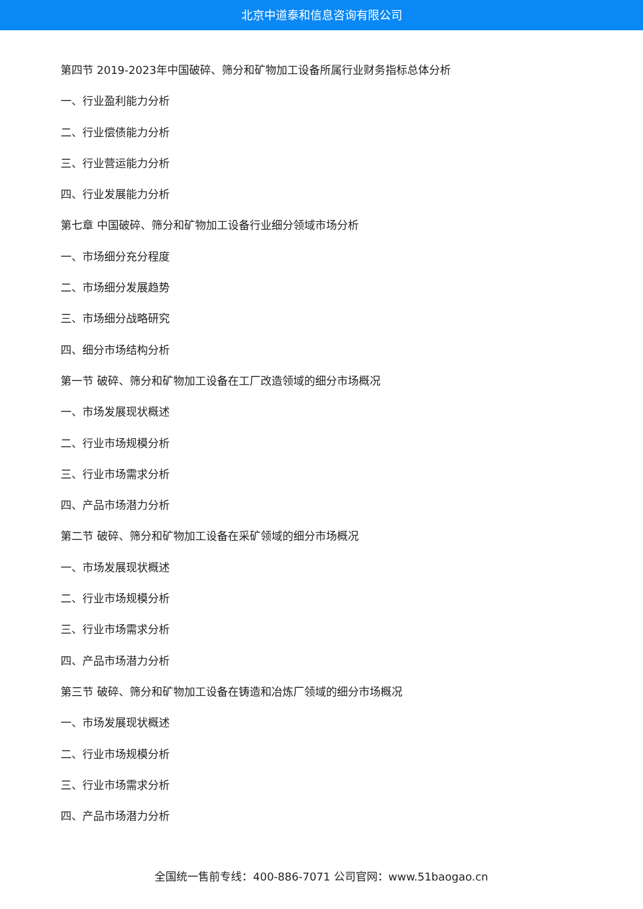北京中道泰和信息咨询有限公司
第四节 2019-2023年中国破碎、筛分和矿物加工设备所属行业财务指标总体分析
一、行业盈利能力分析
二、行业偿债能力分析
三、行业营运能力分析
四、行业发展能力分析
第七章 中国破碎、筛分和矿物加工设备行业细分领域市场分析
一、市场细分充分程度
二、市场细分发展趋势
三、市场细分战略研究
四、细分市场结构分析
第一节 破碎、筛分和矿物加工设备在工厂改造领域的细分市场概况
一、市场发展现状概述
二、行业市场规模分析
三、行业市场需求分析
四、产品市场潜力分析
第二节 破碎、筛分和矿物加工设备在采矿领域的细分市场概况
一、市场发展现状概述
二、行业市场规模分析
三、行业市场需求分析
四、产品市场潜力分析
第三节 破碎、筛分和矿物加工设备在铸造和冶炼厂领域的细分市场概况
一、市场发展现状概述
二、行业市场规模分析
三、行业市场需求分析
四、产品市场潜力分析
全国统一售前专线：400-886-7071 公司官网：www.51baogao.cn